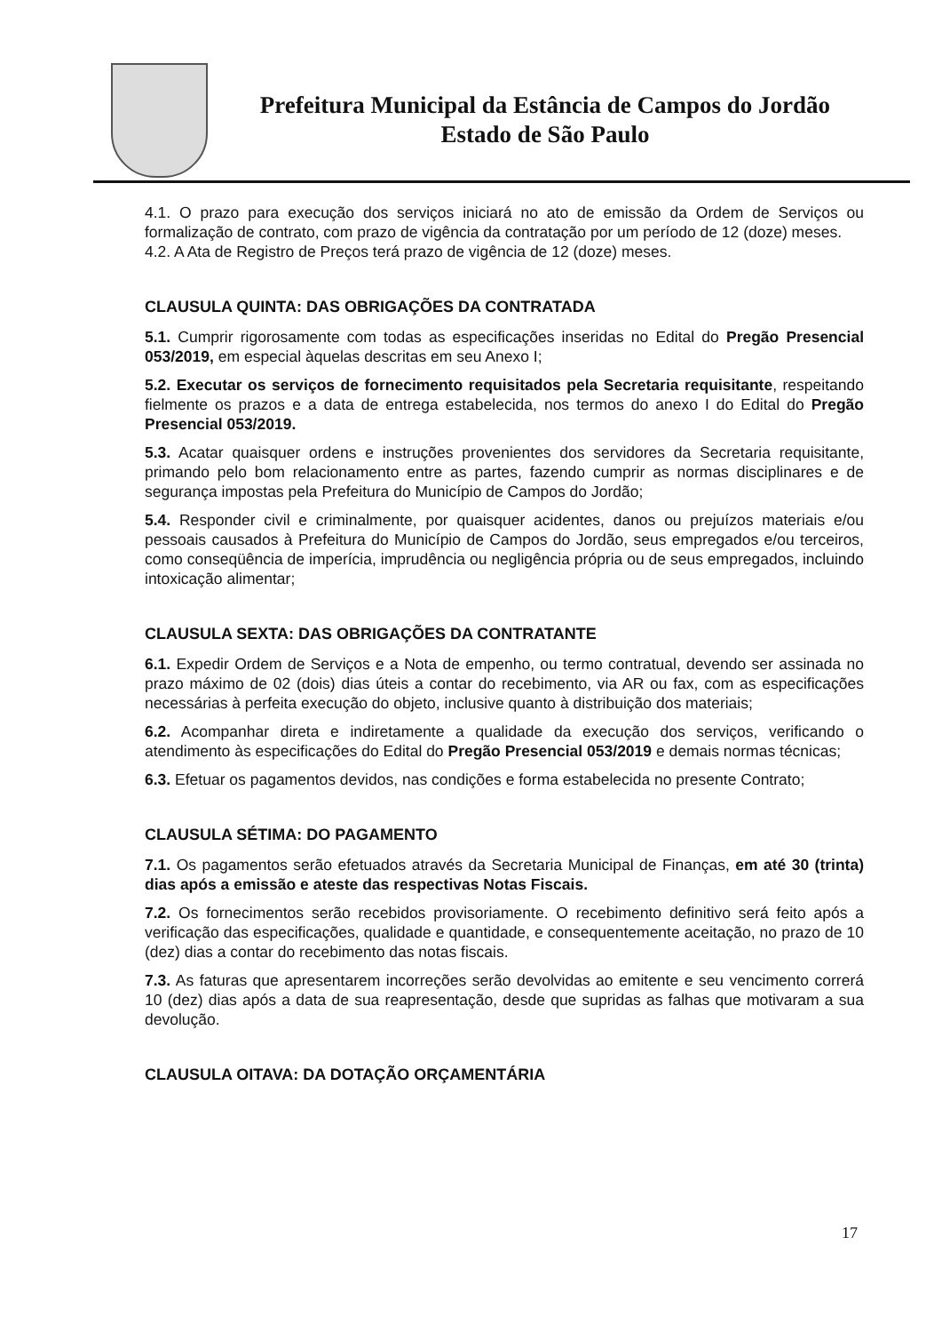Prefeitura Municipal da Estância de Campos do Jordão
Estado de São Paulo
4.1. O prazo para execução dos serviços iniciará no ato de emissão da Ordem de Serviços ou formalização de contrato, com prazo de vigência da contratação por um período de 12 (doze) meses.
4.2. A Ata de Registro de Preços terá prazo de vigência de 12 (doze) meses.
CLAUSULA QUINTA: DAS OBRIGAÇÕES DA CONTRATADA
5.1. Cumprir rigorosamente com todas as especificações inseridas no Edital do Pregão Presencial 053/2019, em especial àquelas descritas em seu Anexo I;
5.2. Executar os serviços de fornecimento requisitados pela Secretaria requisitante, respeitando fielmente os prazos e a data de entrega estabelecida, nos termos do anexo I do Edital do Pregão Presencial 053/2019.
5.3. Acatar quaisquer ordens e instruções provenientes dos servidores da Secretaria requisitante, primando pelo bom relacionamento entre as partes, fazendo cumprir as normas disciplinares e de segurança impostas pela Prefeitura do Município de Campos do Jordão;
5.4. Responder civil e criminalmente, por quaisquer acidentes, danos ou prejuízos materiais e/ou pessoais causados à Prefeitura do Município de Campos do Jordão, seus empregados e/ou terceiros, como conseqüência de imperícia, imprudência ou negligência própria ou de seus empregados, incluindo intoxicação alimentar;
CLAUSULA SEXTA: DAS OBRIGAÇÕES DA CONTRATANTE
6.1. Expedir Ordem de Serviços e a Nota de empenho, ou termo contratual, devendo ser assinada no prazo máximo de 02 (dois) dias úteis a contar do recebimento, via AR ou fax, com as especificações necessárias à perfeita execução do objeto, inclusive quanto à distribuição dos materiais;
6.2. Acompanhar direta e indiretamente a qualidade da execução dos serviços, verificando o atendimento às especificações do Edital do Pregão Presencial 053/2019 e demais normas técnicas;
6.3. Efetuar os pagamentos devidos, nas condições e forma estabelecida no presente Contrato;
CLAUSULA SÉTIMA: DO PAGAMENTO
7.1. Os pagamentos serão efetuados através da Secretaria Municipal de Finanças, em até 30 (trinta) dias após a emissão e ateste das respectivas Notas Fiscais.
7.2. Os fornecimentos serão recebidos provisoriamente. O recebimento definitivo será feito após a verificação das especificações, qualidade e quantidade, e consequentemente aceitação, no prazo de 10 (dez) dias a contar do recebimento das notas fiscais.
7.3. As faturas que apresentarem incorreções serão devolvidas ao emitente e seu vencimento correrá 10 (dez) dias após a data de sua reapresentação, desde que supridas as falhas que motivaram a sua devolução.
CLAUSULA OITAVA: DA DOTAÇÃO ORÇAMENTÁRIA
17